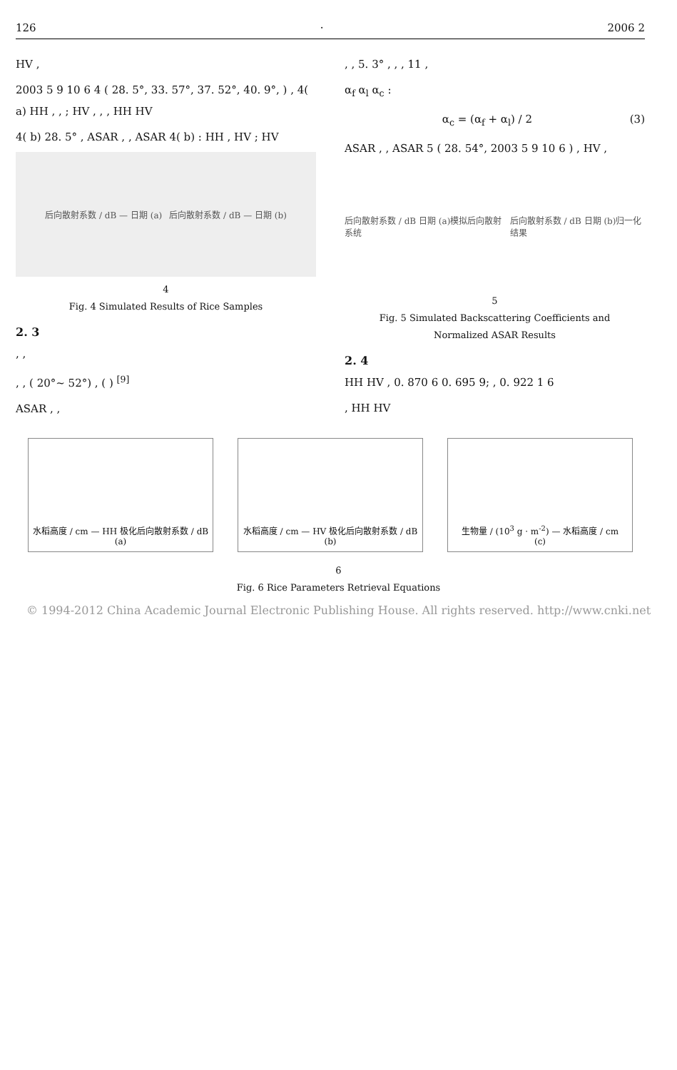126 · 2006 2
HV ,
2003 5 9 10 6 4 ( 28. 5°, 33. 57°, 37. 52°, 40. 9°, ) , 4( a) HH , , ; HV , , , HH HV
4( b) 28. 5° , ASAR , , ASAR 4( b) : HH , HV ; HV
后向散射系数 / dB — 日期 (a) 后向散射系数 / dB — 日期 (b)
4
Fig. 4 Simulated Results of Rice Samples
2. 3
, ,
, , ( 20°~ 52°) , ( ) <sup>[9]</sup>
ASAR , ,
, , 5. 3° , , , 11 ,
α<sub>f</sub> α<sub>l</sub> α<sub>c</sub> :
α<sub>c</sub> = (α<sub>f</sub> + α<sub>l</sub>) / 2 (3)
ASAR , , ASAR 5 ( 28. 54°, 2003 5 9 10 6 ) , HV ,
后向散射系数 / dB 日期 (a)模拟后向散射系统 后向散射系数 / dB 日期 (b)归一化结果
5
Fig. 5 Simulated Backscattering Coefficients and
Normalized ASAR Results
2. 4
HH HV , 0. 870 6 0. 695 9; , 0. 922 1 6
, HH HV
水稻高度 / cm — HH 极化后向散射系数 / dB
(a)
水稻高度 / cm — HV 极化后向散射系数 / dB
(b)
生物量 / (10<sup>3</sup> g · m<sup>-2</sup>) — 水稻高度 / cm
(c)
6
Fig. 6 Rice Parameters Retrieval Equations
© 1994-2012 China Academic Journal Electronic Publishing House. All rights reserved. http://www.cnki.net